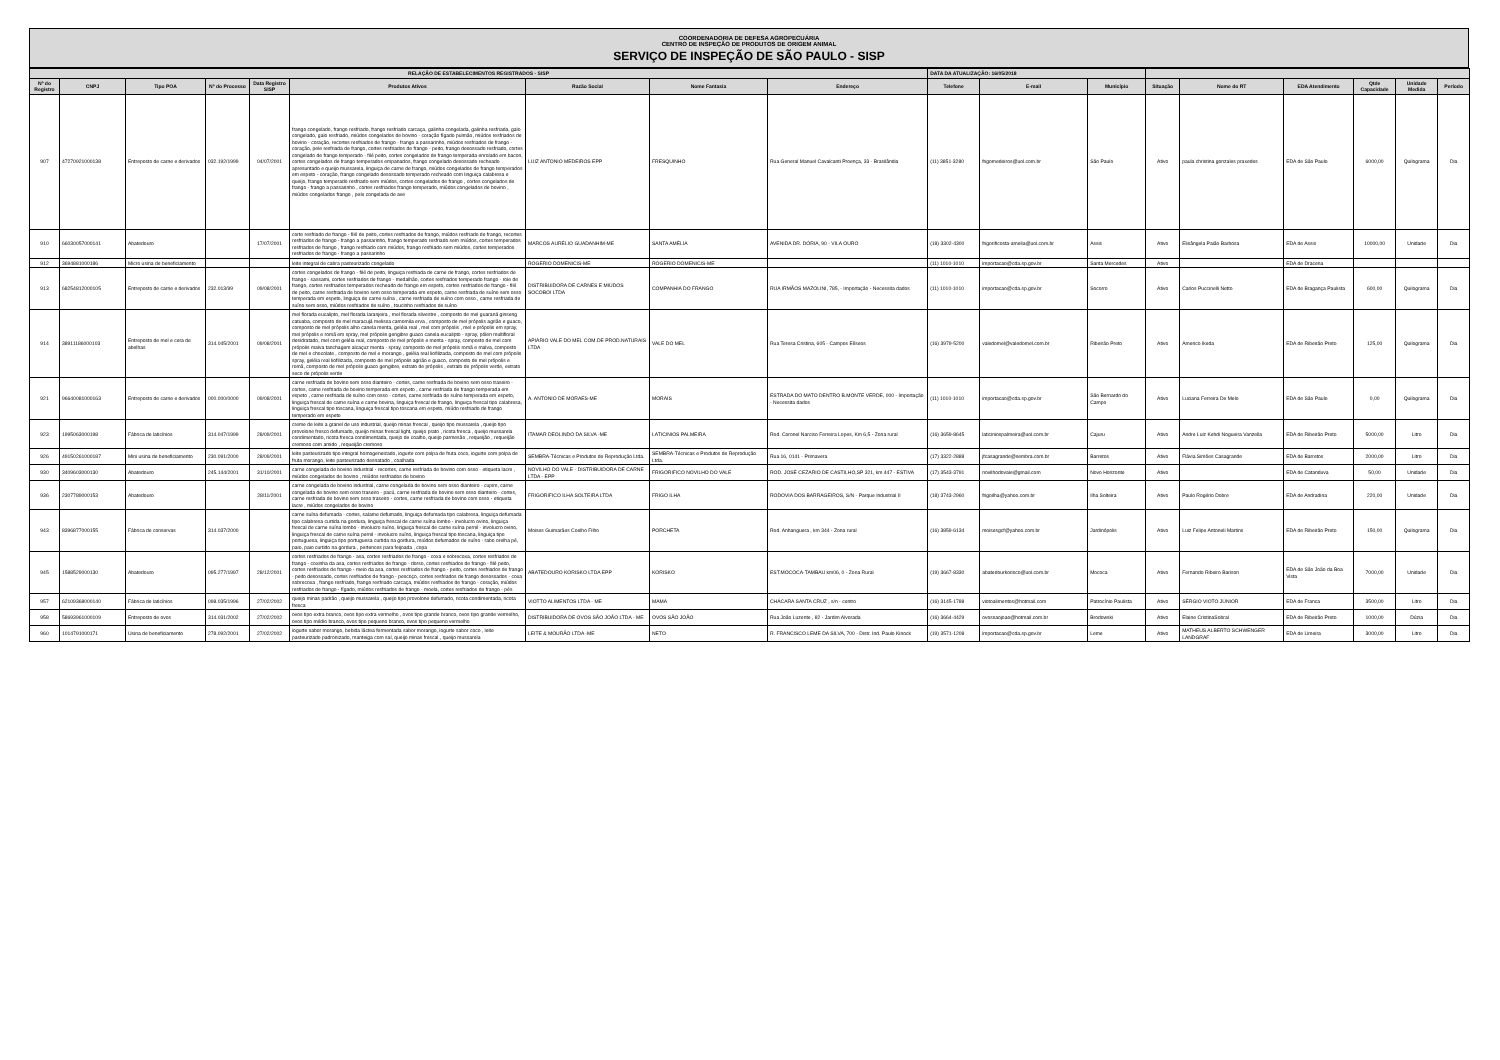COORDENADORIA DE DEFESA AGROPECUÁRIA
CENTRO DE INSPEÇÃO DE PRODUTOS DE ORIGEM ANIMAL
SERVIÇO DE INSPEÇÃO DE SÃO PAULO - SISP
| RELAÇÃO DE ESTABELECIMENTOS REGISTRADOS - SISP | | | | | | | | | DATA DA ATUALIZAÇÃO: 16/05/2018 | | | | | | | | |
| --- | --- | --- | --- | --- | --- | --- | --- | --- | --- | --- | --- | --- | --- | --- | --- | --- | --- |
| Nº do Registro | CNPJ | Tipo POA | Nº do Processo | Data Registro SISP | Produtos Ativos | Razão Social | Nome Fantasia | Endereço | Telefone | E-mail | Município | Situação | Nome do RT | EDA Atendimento | Qtde Capacidade | Unidade Medida | Período |
| 907 | 47270921000138 | Entreposto de carne e derivados | 032.192/1999 | 04/07/2001 | frango congelado, frango resfriado, frango resfriado carcaça, galinha congelada, galinha resfriada, galo congelado, galo resfriado, miúdos congelados de bovino - coração fígado pulmão, miúdos resfriados de bovino - coração, recortes resfriados de frango - frango a passarinho, miúdos resfriados de frango - coração, pele resfriada de frango, cortes resfriados de frango - peito, frango desossado resfriado, cortes congelado de frango temperado - filé peito, cortes congelados de frango temperada enrolado em bacon, cortes congelados de frango temperados empanados, frango congelado desossado recheado apresuntado e queijo mussarela, linguiça de carne de frango, miúdos congelados de frango temperados em espeto - coração, frango congelado desossado temperado recheado com linguiça calabresa e queijo, frango temperado resfriado sem miúdos, cortes congelados de frango , cortes congelados de frango - frango a passarinho , cortes resfriados frango temperado, miúdos congelados de bovino , miúdos congelados frango , pele congelada de ave | LUIZ ANTONIO MEDEIROS EPP | FRESQUINHO | Rua General Manuel Cavalcanti Proença, 33 - Brasilândia | (11) 3851-3280 | frigomedeiros@uol.com.br | São Paulo | Ativo | paula christina gonzales praxedes | EDA de São Paulo | 6000,00 | Quilograma | Dia |
| 910 | 66030057000141 | Abatedouro | | 17/07/2001 | corte resfriado de frango - filé de peito, cortes resfriados de frango, miúdos resfriado de frango, recortes resfriados de frango - frango a passarinho, frango temperado resfriado sem miúdos, cortes temperados resfriados de frango , frango resfriado com miúdos, frango resfriado sem miúdos, cortes temperados resfriados de frango - frango a passarinho | MARCOS AURÉLIO GUADANHIM-ME | SANTA AMÉLIA | AVENIDA DR. DÓRIA, 90 - VILA OURO | (18) 3302-4300 | frigorificosta-amelia@uol.com.br | Assis | Ativo | Elisângela Paião Barbosa | EDA de Assis | 10000,00 | Unidade | Dia |
| 912 | 3694881000186 | Micro usina de beneficiamento | | | leite integral de cabra pasteurizado congelado | ROGERIO DOMENICIS-ME | ROGERIO DOMENICIS-ME | | (11) 1010-1010 | importacao@cda.sp.gov.br | Santa Mercedes | Ativo | | EDA de Dracena | | | |
| 913 | 68254812000105 | Entreposto de carne e derivados | 232.013/99 | 09/08/2001 | cortes congelados de frango - filé de peito, linguiça resfriada de carne de frango, cortes resfriados de frango - sassami, cortes resfriados de frango - medalhão, cortes resfriados temperado frango - role de frango, cortes resfriados temperados recheado de frango em espeto, cortes resfriados de frango - filé de peito, carne resfriada de bovino sem osso temperada em espeto, carne resfriada de suíno sem osso temperada em espeto, linguiça de carne suína , carne resfriada de suíno com osso , carne resfriada de suíno sem osso, miúdos resfriados de suíno , toucinho resfriados de suíno | DISTRIBUIDORA DE CARNES E MIÚDOS SOCOBOI LTDA | COMPANHIA DO FRANGO | RUA IRMÃOS MAZOLINI, 785, - Importação - Necessita dados | (11) 1010-1010 | importacao@cda.sp.gov.br | Socorro | Ativo | Carlos Puccinelli Netto | EDA de Bragança Paulista | 600,00 | Quilograma | Dia |
| 914 | 38911186000103 | Entreposto de mel e cera de abelhas | 314.045/2001 | 09/08/2001 | mel florada eucalipto, mel florada laranjeira , mel florada silvestre , composto de mel guaraná ginseng catuaba, composto de mel maracujá melissa camomila erva , composto de mel própolis agrião e guaco, composto de mel própolis alho canela menta, geléia real , mel com própolis , mel e própolis em spray, mel própolis e romã em spray, mel própolis gengibre guaco canela eucalipto - spray, pólen multifloral desidratado, mel com geléia real, composto de mel própolis e menta - spray, composto de mel com própolis malva tanchagem alcaçuz menta - spray, composto de mel própolis romã e malva, composto de mel e chocolate , composto de mel e morango , geléia real liofilizada, composto de mel com própolis spray, geléia real liofilizada, composto de mel própolis agrião e guaco, composto de mel própolis e romã, composto de mel própolis guaco gengibre, extrato de própolis , extrato de própolis verde, extrato seco de própolis verde | APIÁRIO VALE DO MEL COM.DE PROD.NATURAIS LTDA | VALE DO MEL | Rua Teresa Cristina, 605 - Campos Elíseos | (16) 3979-5200 | valedomel@valedomel.com.br | Ribeirão Preto | Ativo | Americo Ikeda | EDA de Ribeirão Preto | 125,00 | Quilograma | Dia |
| 921 | 96640081000163 | Entreposto de carne e derivados | 000.000/0000 | 09/08/2001 | carne resfriada de bovino sem osso dianteiro - cortes, carne resfriada de bovino sem osso traseiro - cortes, carne resfriada de bovino temperada em espeto , carne resfriada de frango temperada em espeto , carne resfriada de suíno com osso - cortes, carne resfriada de suíno temperada em espeto, linguiça frescal de carne suína e carne bovina, linguiça frescal de frango, linguiça frescal tipo calabresa, linguiça frescal tipo toscana, linguiça frescal tipo toscana em espeto, miúdo resfriado de frango temperado em espeto | A. ANTONIO DE MORAES-ME | MORAIS | ESTRADA DO MATO DENTRO B.MONTE VERDE, 000 - Importação - Necessita dados | (11) 1010-1010 | importacao@cda.sp.gov.br | São Bernardo do Campo | Ativo | Luciana Ferreira De Melo | EDA de São Paulo | 0,00 | Quilograma | Dia |
| 923 | 1995063000198 | Fábrica de laticínios | 314.047/1999 | 28/09/2001 | creme de leite a granel de uso industrial, queijo minas frescal , queijo tipo mussarela , queijo tipo provolone fresco defumado, queijo minas frescal light, queijo prato , ricota fresca , queijo mussarela condimentado, ricota fresca condimentada, queijo de coalho, queijo parmesão , requeijão , requeijão cremoso com amido , requeijão cremoso | ITAMAR DEOLINDO DA SILVA -ME | LATICINIOS PALMEIRA | Rod. Coronel Narciso Ferreira Lopes, Km 6,5 - Zona rural | (16) 3659-8645 | laticiniospalmeira@uol.com.br | Cajuru | Ativo | Andre Luiz Kehdi Nogueira Vanzella | EDA de Ribeirão Preto | 5000,00 | Litro | Dia |
| 926 | 49150261000187 | Mini usina de beneficiamento | 230.091/2000 | 28/09/2001 | leite pasteurizado tipo integral homogeneizado, iogurte com polpa de fruta coco, iogurte com polpa de fruta morango, leite pasteurizado desnatado , coalhada | SEMBRA-Técnicas e Produtos de Reprodução Ltda. | SEMBRA-Técnicas e Produtos de Reprodução Ltda. | Rua 16, 0141 - Primavera | (17) 3322-2888 | jfcasagrande@sembra.com.br | Barretos | Ativo | Flávia Simões Casagrande | EDA de Barretos | 2000,00 | Litro | Dia |
| 930 | 3409603000130 | Abatedouro | 245.144/2001 | 31/10/2001 | carne congelada de bovino industrial - recortes, carne resfriada de bovino com osso - etiqueta lacre , miúdos congelados de bovino , miúdos resfriados de bovino | NOVILHO DO VALE - DISTRIBUIDORA DE CARNE LTDA - EPP | FRIGORIFICO NOVILHO DO VALE | ROD. JOSÉ CEZARIO DE CASTILHO,SP 321, km 447 - ESTIVA | (17) 3543-3791 | novilhodovale@gmail.com | Novo Horizonte | Ativo | | EDA de Catanduva | 50,00 | Unidade | Dia |
| 936 | 2307789000153 | Abatedouro | | 28/11/2001 | carne congelada de bovino industrial, carne congelada de bovino sem osso dianteiro - cupim, carne congelada de bovino sem osso traseiro - pacú, carne resfriada de bovino sem osso dianteiro - cortes, carne resfriada de bovino sem osso traseiro - cortes, carne resfriada de bovino com osso - etiqueta lacre , miúdos congelados de bovino | FRIGORIFICO ILHA SOLTEIRA LTDA | FRIGO ILHA | RODOVIA DOS BARRAGEIROS, S/N - Parque Industrial II | (18) 3743-2960 | frigoilha@yahoo.com.br | Ilha Solteira | Ativo | Paulo Rogério Dobre | EDA de Andradina | 220,00 | Unidade | Dia |
| 943 | 8396877000155 | Fábrica de conservas | 314.037/2000 | | carne suína defumada - cortes, salame defumado, linguiça defumada tipo calabresa, linguiça defumada tipo calabresa curtida na gordura, linguiça frescal de carne suína lombo - involucro ovino, linguiça frescal de carne suína lombo - involucro suíno, linguiça frescal de carne suína pernil - involucro ovino, linguiça frescal de carne suína pernil - involucro suíno, linguiça frescal tipo toscana, linguiça tipo portuguesa, linguiça tipo portuguesa curtida na gordura, miúdos defumados de suíno - rabo orelha pé, paio, paio curtido na gordura , pertences para feijoada , copa | Moises Guimarães Coelho Filho | PORCHETA | Rod. Anhanguera , km 344 - Zona rural | (16) 3859-6134 | moisesgcf@yahoo.com.br | Jardinópolis | Ativo | Luiz Felipe Antoneli Martins | EDA de Ribeirão Preto | 150,00 | Quilograma | Dia |
| 945 | 1588529000130 | Abatedouro | 095.277/1997 | 28/12/2001 | cortes resfriados de frango - asa, cortes resfriados de frango - coxa e sobrecoxa, cortes resfriados de frango - coxinha da asa, cortes resfriados de frango - dorso, cortes resfriados de frango - filé peito, cortes resfriados de frango - meio da asa, cortes resfriados de frango - peito, cortes resfriados de frango - peito desossado, cortes resfriados de frango - pescoço, cortes resfriados de frango desossados - coxa sobrecoxa , frango resfriado, frango resfriado carcaça, miúdos resfriados de frango - coração, miúdos resfriados de frango - fígado, miúdos resfriados de frango - moela, cortes resfriados de frango - pés | ABATEDOURO KORISKO LTDA EPP | KORISKO | EST.MOCOCA-TAMBAU km06, 0 - Zona Rural | (19) 3667-8330 | abatedourkorisco@uol.com.br | Mococa | Ativo | Fernando Ribeiro Barison | EDA de São João da Boa Vista | 7000,00 | Unidade | Dia |
| 957 | 62109368000140 | Fábrica de laticínios | 098.035/1996 | 27/02/2002 | queijo minas padrão , queijo mussarela , queijo tipo provolone defumado, ricota condimentada, ricota fresca | VIOTTO ALIMENTOS LTDA - ME | MAMA | CHÁCARA SANTA CRUZ , s/n - centro | (16) 3145-1788 | viotoalimentos@hotmail.com | Patrocínio Paulista | Ativo | SÉRGIO VIOTO JÚNIOR | EDA de Franca | 3500,00 | Litro | Dia |
| 958 | 58693961000109 | Entreposto de ovos | 314.031/2002 | 27/02/2002 | ovos tipo extra branco, ovos tipo extra vermelho , ovos tipo grande branco, ovos tipo grande vermelho, ovos tipo médio branco, ovos tipo pequeno branco, ovos tipo pequeno vermelho | DISTRIBUIDORA DE OVOS SÃO JOÃO LTDA - ME | OVOS SÃO JOÃO | Rua João Luzente , 82 - Jardim Alvorada | (16) 3664-4429 | ovossaojoao@hotmail.com.br | Brodowski | Ativo | Elaine CristinaSobral | EDA de Ribeirão Preto | 1000,00 | Dúzia | Dia |
| 960 | 1014791000171 | Usina de beneficiamento | 278.092/2001 | 27/02/2002 | iogurte sabor morango, bebida láctea fermentada sabor morango, iogurte sabor coco , leite pasteurizado padronizado, manteiga com sal, queijo minas frescal , queijo mussarela | LEITE & MOURÃO LTDA -ME | NETO | R. FRANCISCO LEME DA SILVA, 700 - Distr. Ind. Paulo Kinock | (19) 3571-1208 | importacao@cda.sp.gov.br | Leme | Ativo | MATHEUS ALBERTO SCHWENGER LANDGRAF | EDA de Limeira | 3000,00 | Litro | Dia |